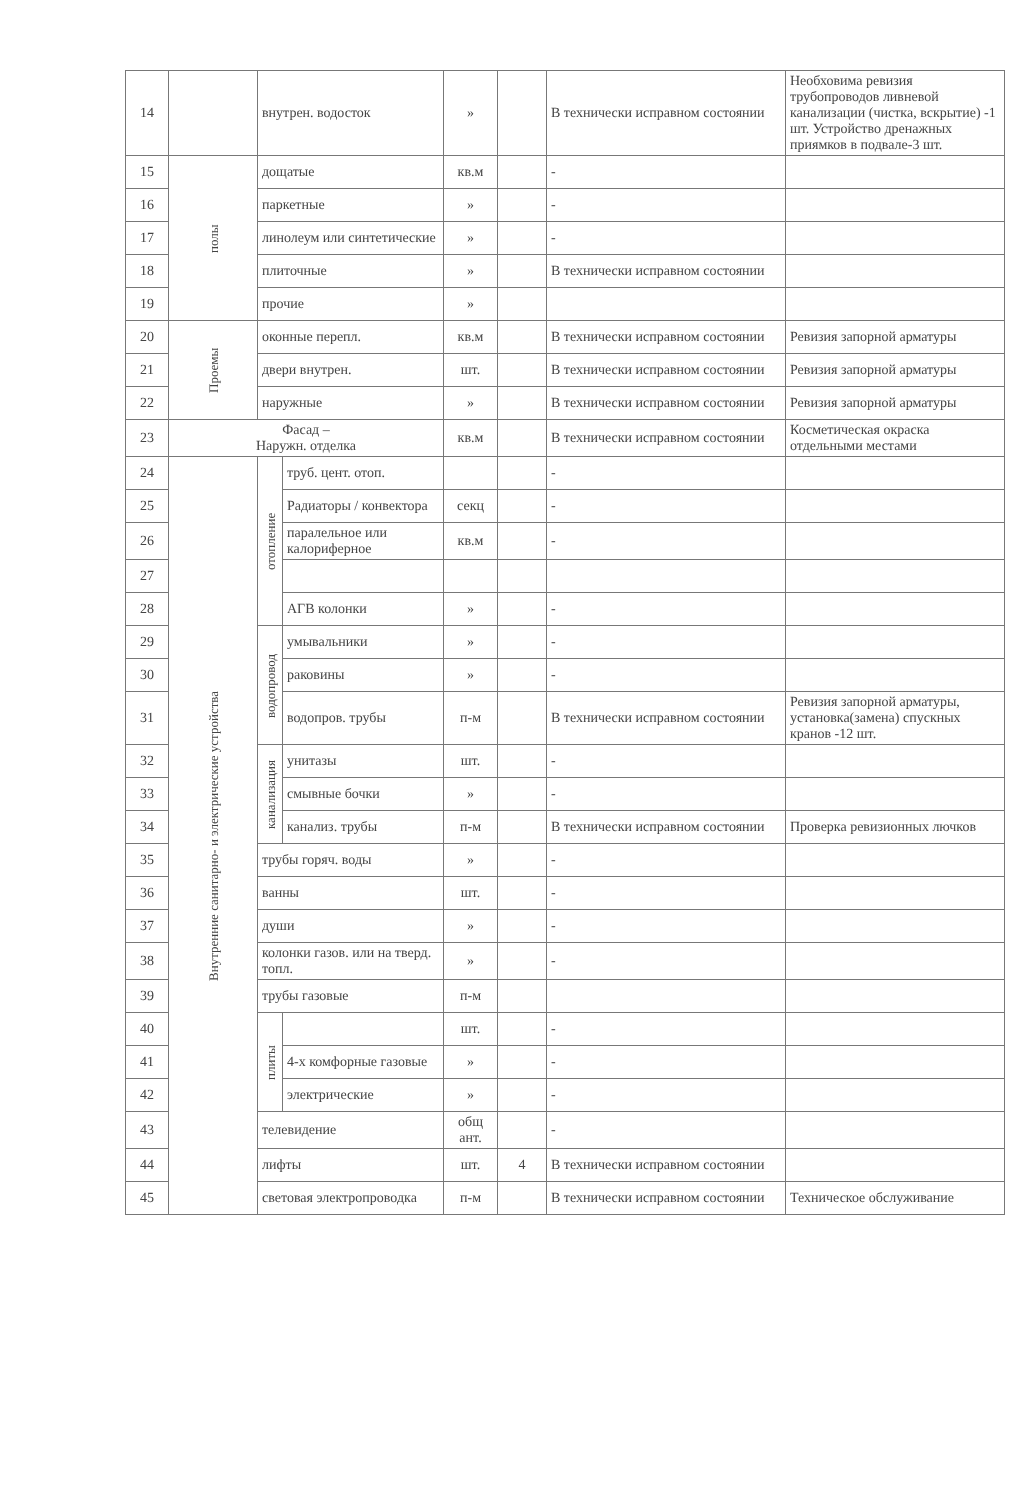| 14 | | внутрен. водосток | | » | | В технически исправном состоянии | Необховима ревизия трубопроводов ливневой канализации (чистка, вскрытие) -1 шт. Устройство дренажных приямков в подвале-3 шт. |
| 15 | полы | дощатые | | кв.м | | - | |
| 16 | | паркетные | | » | | - | |
| 17 | | линолеум или синтетические | | » | | - | |
| 18 | | плиточные | | » | | В технически исправном состоянии | |
| 19 | | прочие | | » | | | |
| 20 | Проемы | оконные перепл. | | кв.м | | В технически исправном состоянии | Ревизия запорной арматуры |
| 21 | | двери внутрен. | | шт. | | В технически исправном состоянии | Ревизия запорной арматуры |
| 22 | | наружные | | » | | В технически исправном состоянии | Ревизия запорной арматуры |
| 23 | Фасад – Наружн. отделка | | | кв.м | | В технически исправном состоянии | Косметическая окраска отдельными местами |
| 24 | Внутренние санитарно- и электрические устройства | отопление | труб. цент. отоп. | | | - | |
| 25 | | | Радиаторы / конвектора | секц | | - | |
| 26 | | | паралельное или калориферное | кв.м | | - | |
| 27 | | | | | | | |
| 28 | | | АГВ колонки | » | | - | |
| 29 | | водопровод | умывальники | » | | - | |
| 30 | | | раковины | » | | - | |
| 31 | | | водопров. трубы | п-м | | В технически исправном состоянии | Ревизия запорной арматуры, установка(замена) спускных кранов -12 шт. |
| 32 | | канализация | унитазы | шт. | | - | |
| 33 | | | смывные бочки | » | | - | |
| 34 | | | канализ. трубы | п-м | | В технически исправном состоянии | Проверка ревизионных лючков |
| 35 | | трубы горяч. воды | | » | | - | |
| 36 | | ванны | | шт. | | - | |
| 37 | | души | | » | | - | |
| 38 | | колонки газов. или на тверд. топл. | | » | | - | |
| 39 | | трубы газовые | | п-м | | | |
| 40 | | плиты | | шт. | | - | |
| 41 | | | 4-х комфорные газовые | » | | - | |
| 42 | | | электрические | » | | - | |
| 43 | | телевидение | | общ ант. | | - | |
| 44 | | лифты | | шт. | 4 | В технически исправном состоянии | |
| 45 | | световая электропроводка | | п-м | | В технически исправном состоянии | Техническое обслуживание |